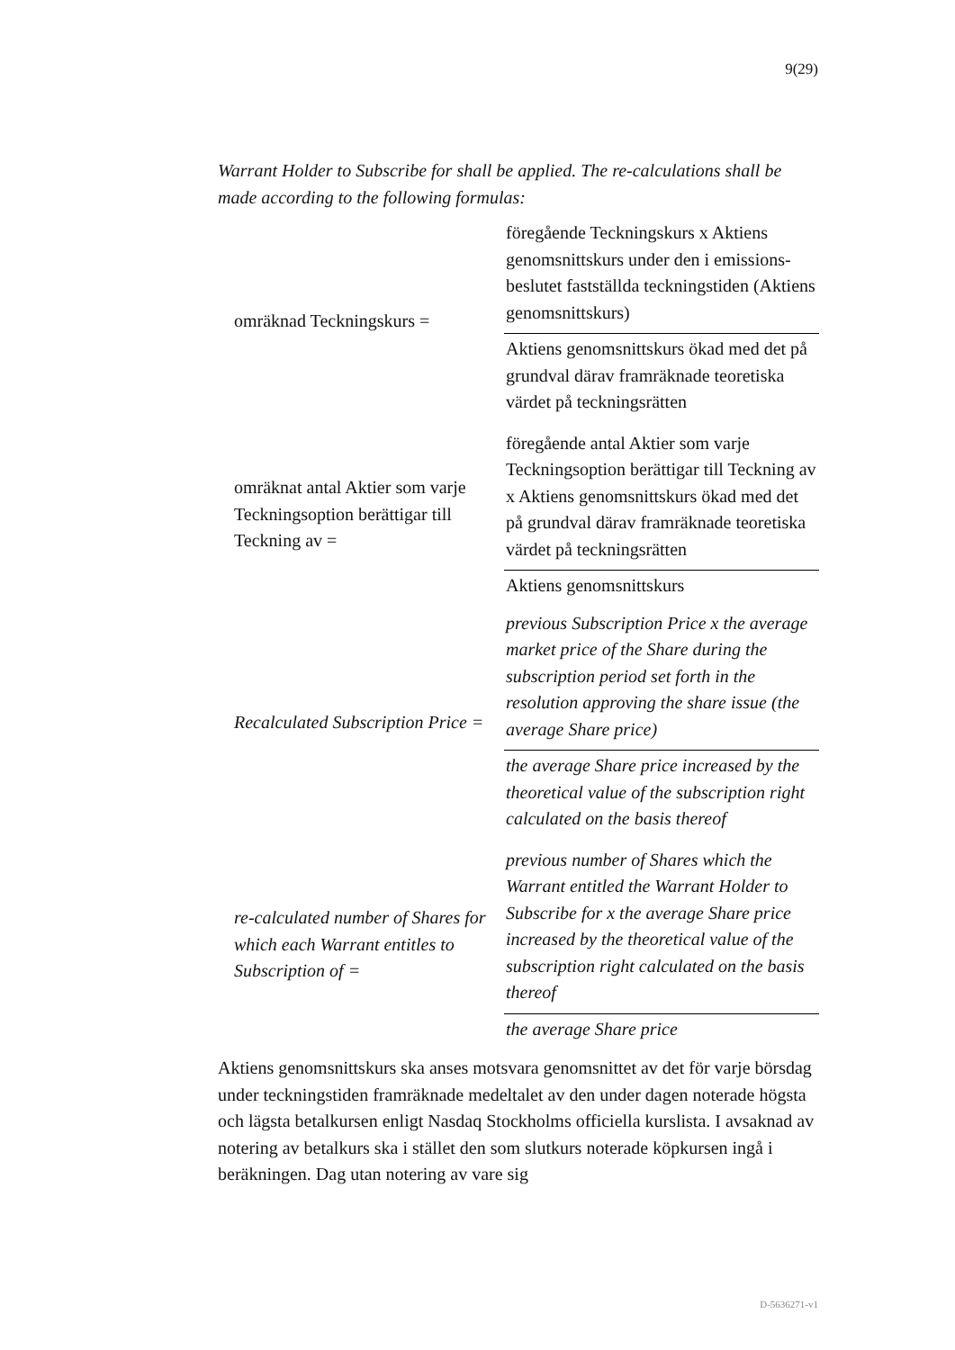9(29)
Warrant Holder to Subscribe for shall be applied. The re-calculations shall be made according to the following formulas:
| omräknad Teckningskurs = | föregående Teckningskurs x Aktiens genomsnittskurs under den i emissions-beslutet fastställda teckningstiden (Aktiens genomsnittskurs) |
| | Aktiens genomsnittskurs ökad med det på grundval därav framräknade teoretiska värdet på teckningsrätten |
| omräknat antal Aktier som varje Teckningsoption berättigar till Teckning av = | föregående antal Aktier som varje Teckningsoption berättigar till Teckning av x Aktiens genomsnittskurs ökad med det på grundval därav framräknade teoretiska värdet på teckningsrätten |
| | Aktiens genomsnittskurs |
| Recalculated Subscription Price = | previous Subscription Price x the average market price of the Share during the subscription period set forth in the resolution approving the share issue (the average Share price) |
| | the average Share price increased by the theoretical value of the subscription right calculated on the basis thereof |
| re-calculated number of Shares for which each Warrant entitles to Subscription of = | previous number of Shares which the Warrant entitled the Warrant Holder to Subscribe for x the average Share price increased by the theoretical value of the subscription right calculated on the basis thereof |
| | the average Share price |
Aktiens genomsnittskurs ska anses motsvara genomsnittet av det för varje börsdag under teckningstiden framräknade medeltalet av den under dagen noterade högsta och lägsta betalkursen enligt Nasdaq Stockholms officiella kurslista. I avsaknad av notering av betalkurs ska i stället den som slutkurs noterade köpkursen ingå i beräkningen. Dag utan notering av vare sig
D-5636271-v1